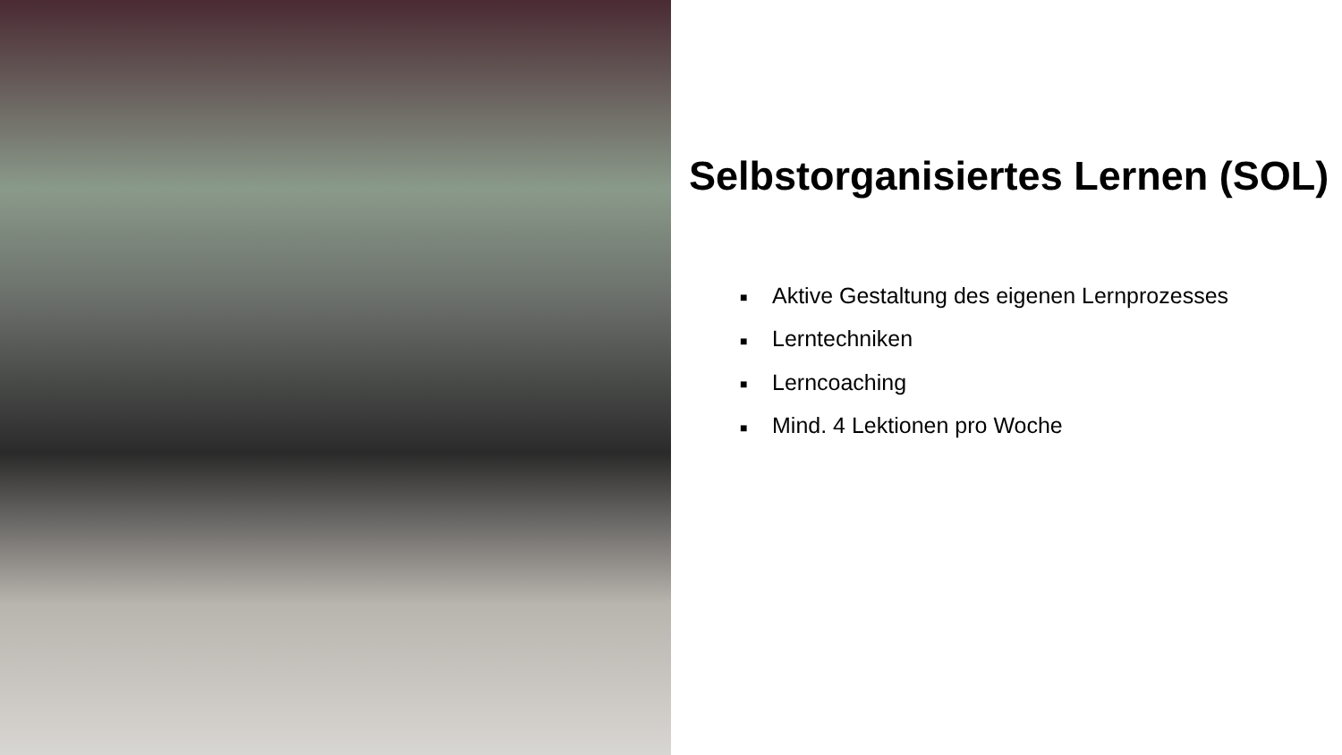Selbstorganisiertes Lernen (SOL)
■ Aktive Gestaltung des eigenen Lernprozesses
■ Lerntechniken
■ Lerncoaching
■ Mind. 4 Lektionen pro Woche